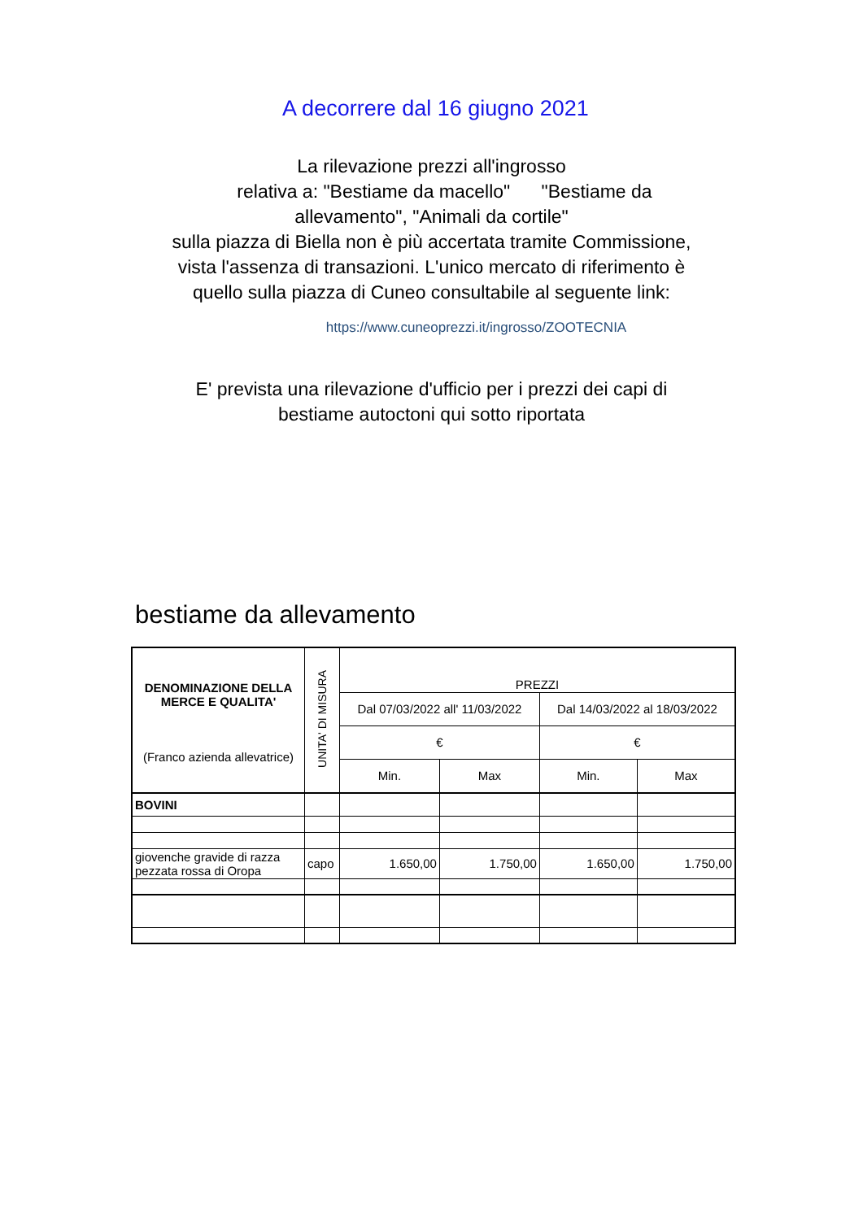A decorrere dal 16 giugno 2021
La rilevazione prezzi all'ingrosso
relativa a: "Bestiame da macello" "Bestiame da
allevamento", "Animali da cortile"
sulla piazza di Biella non è più accertata tramite Commissione,
vista l'assenza di transazioni. L'unico mercato di riferimento è
quello sulla piazza di Cuneo consultabile al seguente link:
https://www.cuneoprezzi.it/ingrosso/ZOOTECNIA
E' prevista una rilevazione d'ufficio per i prezzi dei capi di
bestiame autoctoni qui sotto riportata
bestiame da allevamento
| DENOMINAZIONE DELLA MERCE E QUALITA' (Franco azienda allevatrice) | UNITA' DI MISURA | PREZZI | | | |
| --- | --- | --- | --- | --- | --- |
| | | Dal 07/03/2022 all' 11/03/2022 | | Dal 14/03/2022 al 18/03/2022 | |
| | | € | | € | |
| | | Min. | Max | Min. | Max |
| BOVINI | | | | | |
| giovenche gravide di razza pezzata rossa di Oropa | capo | 1.650,00 | 1.750,00 | 1.650,00 | 1.750,00 |